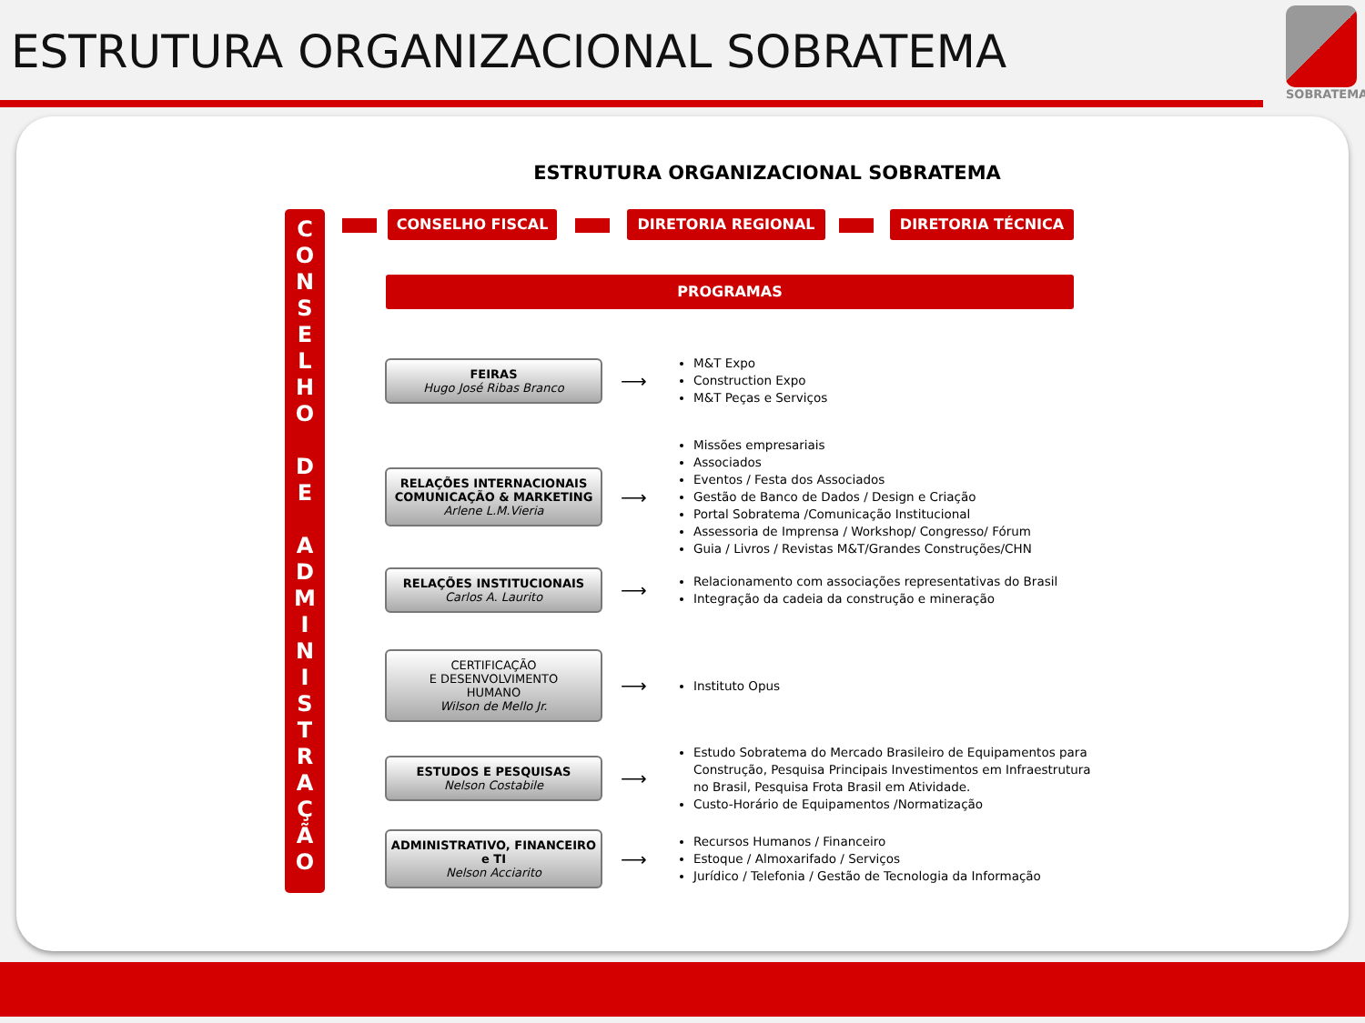ESTRUTURA ORGANIZACIONAL SOBRATEMA
SOBRATEMA
ESTRUTURA ORGANIZACIONAL SOBRATEMA
C
O
N
S
E
L
H
O
D
E
A
D
M
I
N
I
S
T
R
A
Ç
Ã
O
CONSELHO FISCAL DIRETORIA REGIONAL DIRETORIA TÉCNICA
PROGRAMAS
FEIRAS
Hugo José Ribas Branco
⟶
M&T Expo
Construction Expo
M&T Peças e Serviços
RELAÇÕES INTERNACIONAIS COMUNICAÇÃO & MARKETING
Arlene L.M.Vieria
⟶
Missões empresariais
Associados
Eventos / Festa dos Associados
Gestão de Banco de Dados / Design e Criação
Portal Sobratema /Comunicação Institucional
Assessoria de Imprensa / Workshop/ Congresso/ Fórum
Guia / Livros / Revistas M&T/Grandes Construções/CHN
RELAÇÕES INSTITUCIONAIS
Carlos A. Laurito
⟶
Relacionamento com associações representativas do Brasil
Integração da cadeia da construção e mineração
CERTIFICAÇÃO
E DESENVOLVIMENTO
HUMANO
Wilson de Mello Jr.
⟶
Instituto Opus
ESTUDOS E PESQUISAS
Nelson Costabile
⟶
Estudo Sobratema do Mercado Brasileiro de Equipamentos para Construção, Pesquisa Principais Investimentos em Infraestrutura no Brasil, Pesquisa Frota Brasil em Atividade.
Custo-Horário de Equipamentos /Normatização
ADMINISTRATIVO, FINANCEIRO e TI
Nelson Acciarito
⟶
Recursos Humanos / Financeiro
Estoque / Almoxarifado / Serviços
Jurídico / Telefonia / Gestão de Tecnologia da Informação